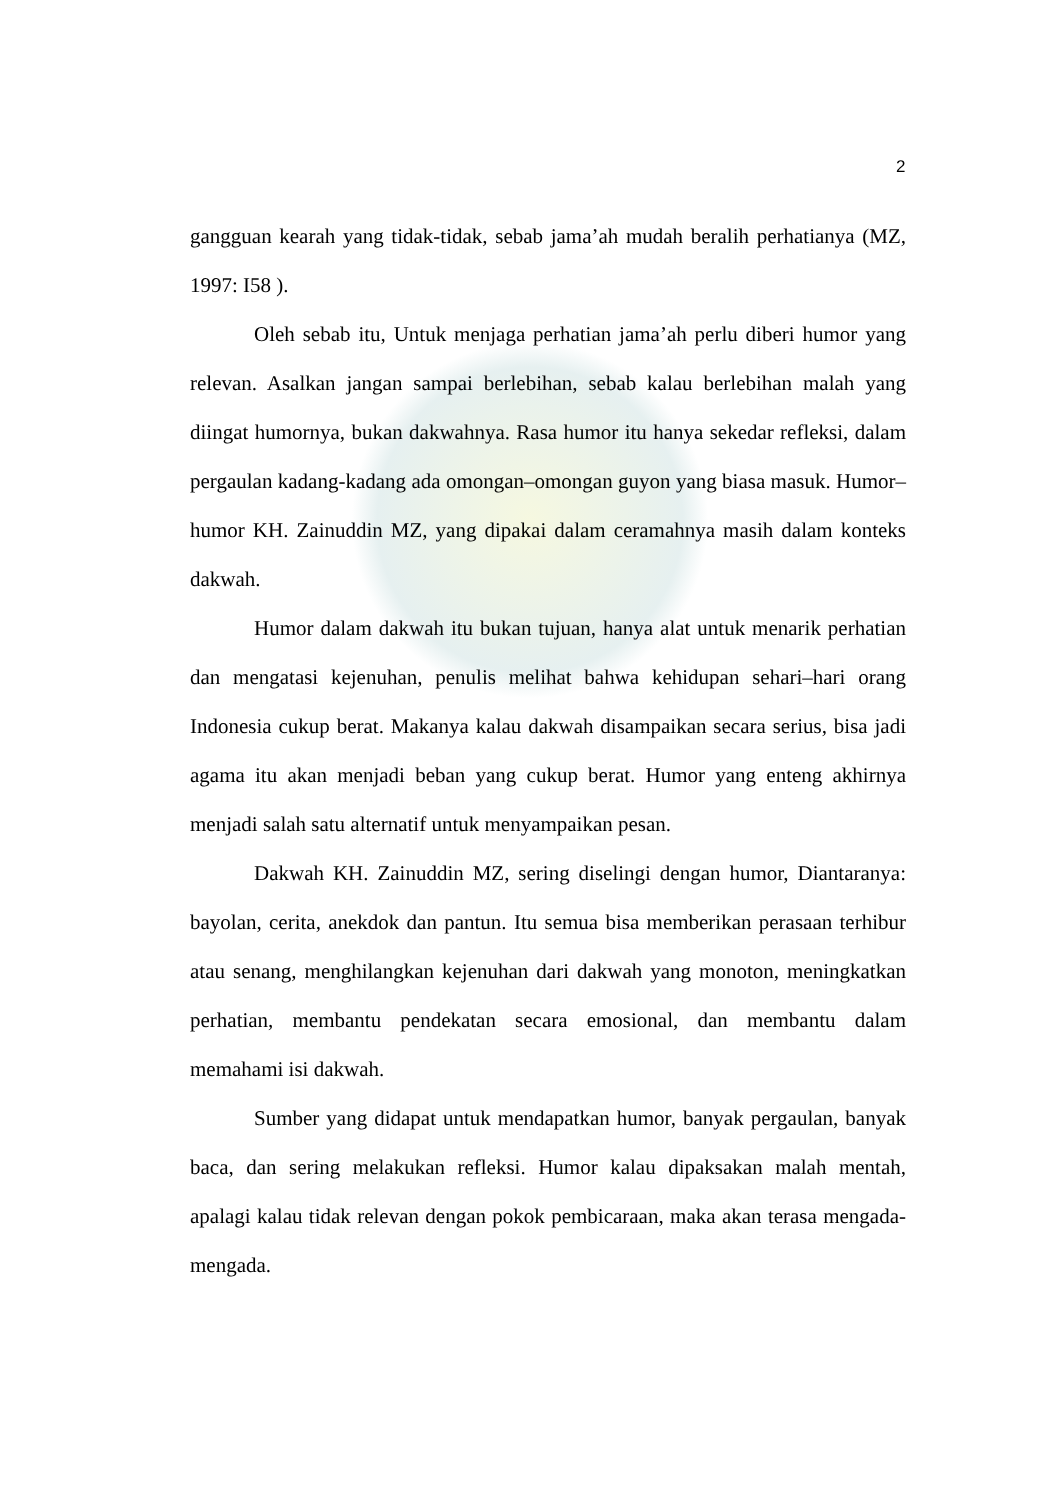2
gangguan kearah yang tidak-tidak, sebab jama’ah mudah beralih perhatianya (MZ, 1997: I58 ).
Oleh sebab itu, Untuk menjaga perhatian jama’ah perlu diberi humor yang relevan. Asalkan jangan sampai berlebihan, sebab kalau berlebihan malah yang diingat humornya, bukan dakwahnya. Rasa humor itu hanya sekedar refleksi, dalam pergaulan kadang-kadang ada omongan–omongan guyon yang biasa masuk. Humor–humor KH. Zainuddin MZ, yang dipakai dalam ceramahnya masih dalam konteks dakwah.
Humor dalam dakwah itu bukan tujuan, hanya alat untuk menarik perhatian dan mengatasi kejenuhan, penulis melihat bahwa kehidupan sehari–hari orang Indonesia cukup berat. Makanya kalau dakwah disampaikan secara serius, bisa jadi agama itu akan menjadi beban yang cukup berat. Humor yang enteng akhirnya menjadi salah satu alternatif untuk menyampaikan pesan.
Dakwah KH. Zainuddin MZ, sering diselingi dengan humor, Diantaranya: bayolan, cerita, anekdok dan pantun. Itu semua bisa memberikan perasaan terhibur atau senang, menghilangkan kejenuhan dari dakwah yang monoton, meningkatkan perhatian, membantu pendekatan secara emosional, dan membantu dalam memahami isi dakwah.
Sumber yang didapat untuk mendapatkan humor, banyak pergaulan, banyak baca, dan sering melakukan refleksi. Humor kalau dipaksakan malah mentah, apalagi kalau tidak relevan dengan pokok pembicaraan, maka akan terasa mengada-mengada.